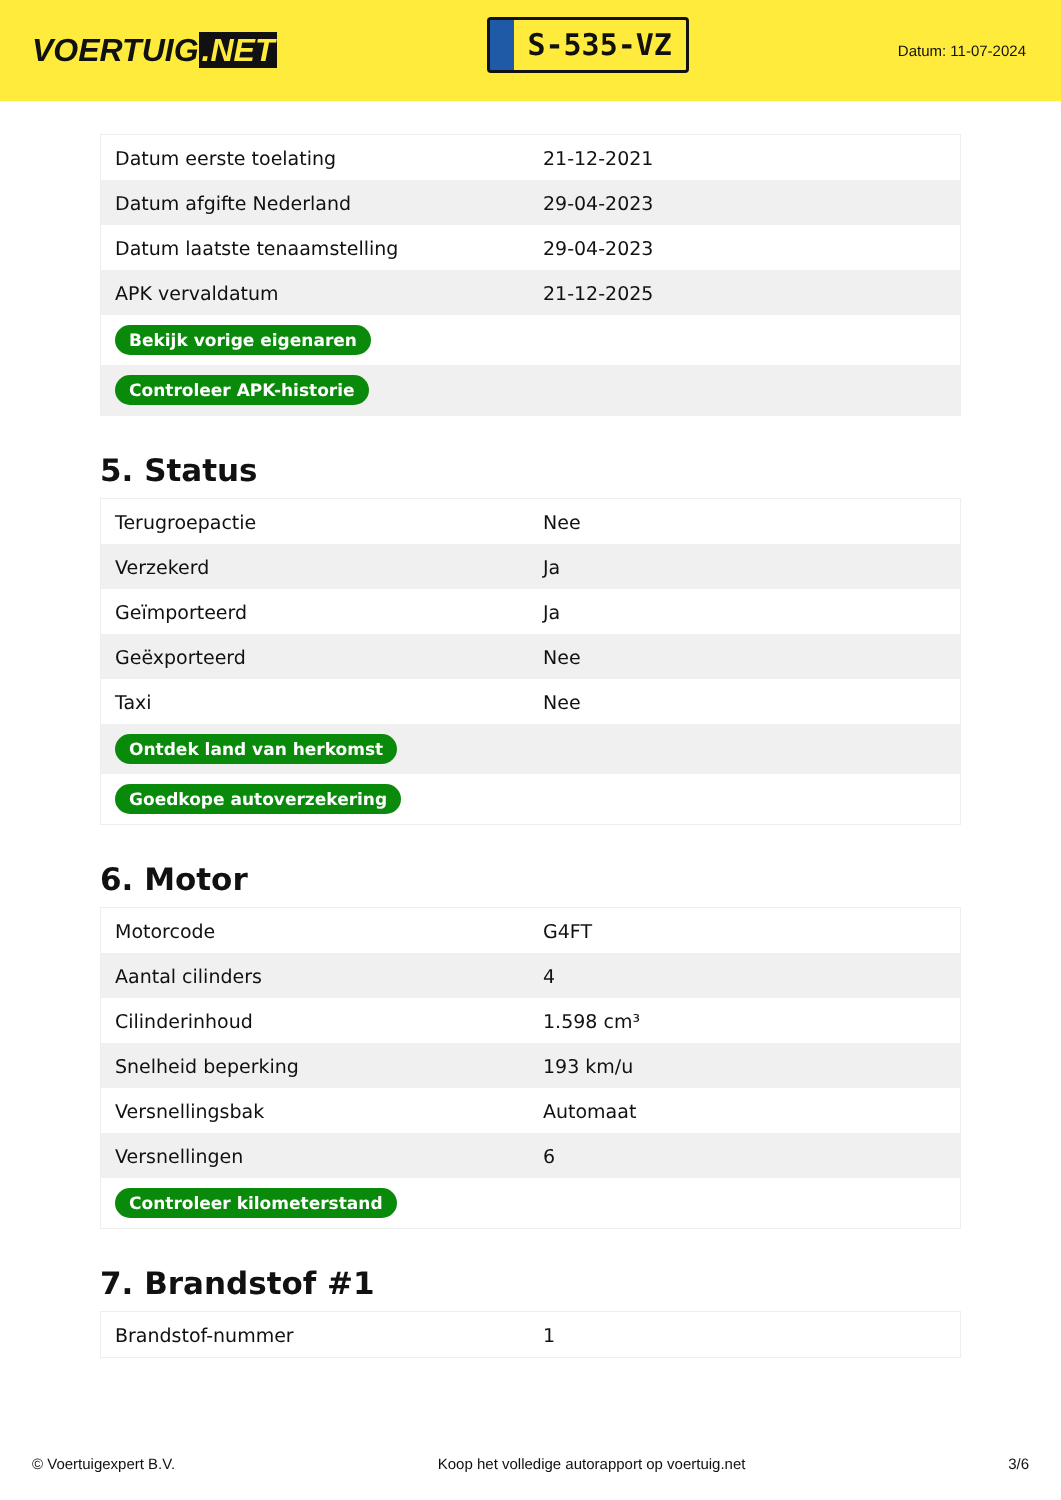VOERTUIG.NET
S-535-VZ
Datum: 11-07-2024
| Datum eerste toelating | 21-12-2021 |
| Datum afgifte Nederland | 29-04-2023 |
| Datum laatste tenaamstelling | 29-04-2023 |
| APK vervaldatum | 21-12-2025 |
| Bekijk vorige eigenaren | |
| Controleer APK-historie | |
5. Status
| Terugroepactie | Nee |
| Verzekerd | Ja |
| Geïmporteerd | Ja |
| Geëxporteerd | Nee |
| Taxi | Nee |
| Ontdek land van herkomst | |
| Goedkope autoverzekering | |
6. Motor
| Motorcode | G4FT |
| Aantal cilinders | 4 |
| Cilinderinhoud | 1.598 cm³ |
| Snelheid beperking | 193 km/u |
| Versnellingsbak | Automaat |
| Versnellingen | 6 |
| Controleer kilometerstand | |
7. Brandstof #1
| Brandstof-nummer | 1 |
© Voertuigexpert B.V. Koop het volledige autorapport op voertuig.net 3/6